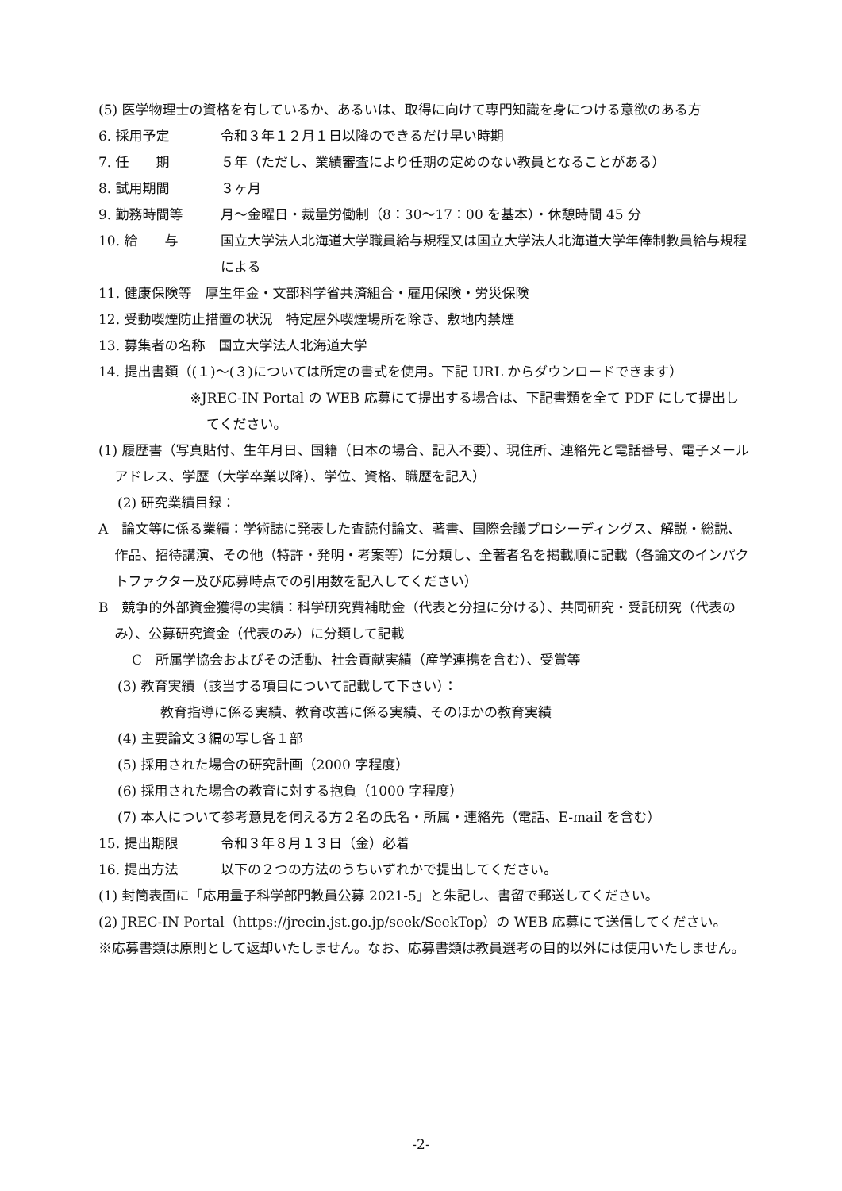(5) 医学物理士の資格を有しているか、あるいは、取得に向けて専門知識を身につける意欲のある方
6. 採用予定 令和３年１２月１日以降のできるだけ早い時期
7. 任　　期 ５年（ただし、業績審査により任期の定めのない教員となることがある）
8. 試用期間 ３ヶ月
9. 勤務時間等 月～金曜日・裁量労働制（8：30～17：00 を基本）・休憩時間 45 分
10. 給　　与 国立大学法人北海道大学職員給与規程又は国立大学法人北海道大学年俸制教員給与規程による
11. 健康保険等　厚生年金・文部科学省共済組合・雇用保険・労災保険
12. 受動喫煙防止措置の状況　特定屋外喫煙場所を除き、敷地内禁煙
13. 募集者の名称　国立大学法人北海道大学
14. 提出書類（(１)～(３)については所定の書式を使用。下記 URL からダウンロードできます）
※JREC-IN Portal の WEB 応募にて提出する場合は、下記書類を全て PDF にして提出してください。
(1) 履歴書（写真貼付、生年月日、国籍（日本の場合、記入不要）、現住所、連絡先と電話番号、電子メールアドレス、学歴（大学卒業以降）、学位、資格、職歴を記入）
(2) 研究業績目録：
A　論文等に係る業績：学術誌に発表した査読付論文、著書、国際会議プロシーディングス、解説・総説、作品、招待講演、その他（特許・発明・考案等）に分類し、全著者名を掲載順に記載（各論文のインパクトファクター及び応募時点での引用数を記入してください）
B　競争的外部資金獲得の実績：科学研究費補助金（代表と分担に分ける）、共同研究・受託研究（代表のみ）、公募研究資金（代表のみ）に分類して記載
C　所属学協会およびその活動、社会貢献実績（産学連携を含む）、受賞等
(3) 教育実績（該当する項目について記載して下さい）：
教育指導に係る実績、教育改善に係る実績、そのほかの教育実績
(4) 主要論文３編の写し各１部
(5) 採用された場合の研究計画（2000 字程度）
(6) 採用された場合の教育に対する抱負（1000 字程度）
(7) 本人について参考意見を伺える方２名の氏名・所属・連絡先（電話、E-mail を含む）
15. 提出期限 令和３年８月１３日（金）必着
16. 提出方法 以下の２つの方法のうちいずれかで提出してください。
(1) 封筒表面に「応用量子科学部門教員公募 2021-5」と朱記し、書留で郵送してください。
(2) JREC-IN Portal（https://jrecin.jst.go.jp/seek/SeekTop）の WEB 応募にて送信してください。
※応募書類は原則として返却いたしません。なお、応募書類は教員選考の目的以外には使用いたしません。
-2-